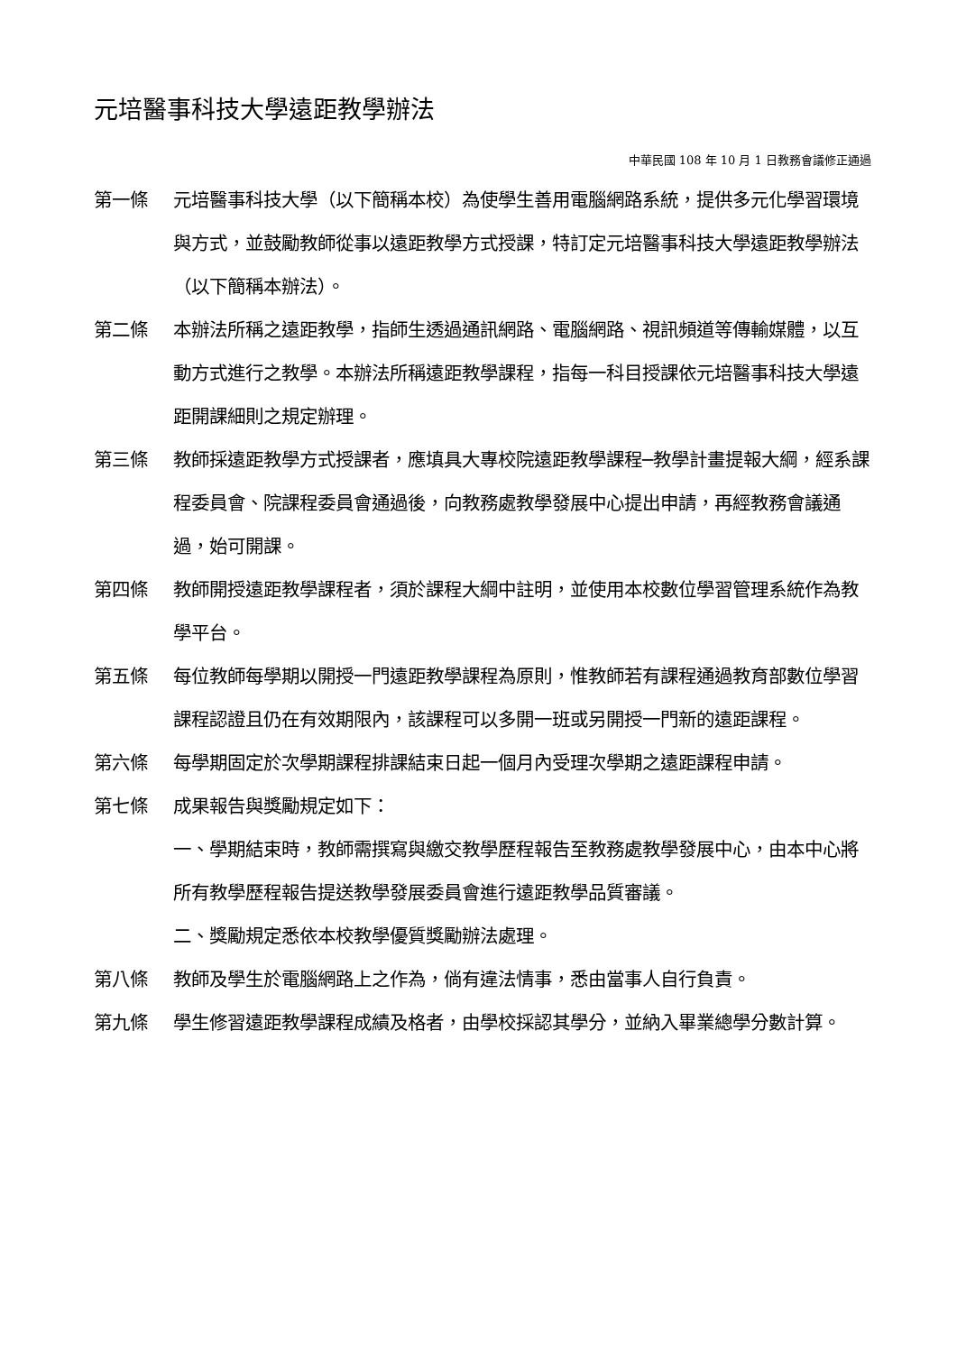元培醫事科技大學遠距教學辦法
中華民國 108 年 10 月 1 日教務會議修正通過
第一條 元培醫事科技大學（以下簡稱本校）為使學生善用電腦網路系統，提供多元化學習環境與方式，並鼓勵教師從事以遠距教學方式授課，特訂定元培醫事科技大學遠距教學辦法（以下簡稱本辦法）。
第二條 本辦法所稱之遠距教學，指師生透過通訊網路、電腦網路、視訊頻道等傳輸媒體，以互動方式進行之教學。本辦法所稱遠距教學課程，指每一科目授課依元培醫事科技大學遠距開課細則之規定辦理。
第三條 教師採遠距教學方式授課者，應填具大專校院遠距教學課程─教學計畫提報大綱，經系課程委員會、院課程委員會通過後，向教務處教學發展中心提出申請，再經教務會議通過，始可開課。
第四條 教師開授遠距教學課程者，須於課程大綱中註明，並使用本校數位學習管理系統作為教學平台。
第五條 每位教師每學期以開授一門遠距教學課程為原則，惟教師若有課程通過教育部數位學習課程認證且仍在有效期限內，該課程可以多開一班或另開授一門新的遠距課程。
第六條 每學期固定於次學期課程排課結束日起一個月內受理次學期之遠距課程申請。
第七條 成果報告與獎勵規定如下：
一、學期結束時，教師需撰寫與繳交教學歷程報告至教務處教學發展中心，由本中心將所有教學歷程報告提送教學發展委員會進行遠距教學品質審議。
二、獎勵規定悉依本校教學優質獎勵辦法處理。
第八條 教師及學生於電腦網路上之作為，倘有違法情事，悉由當事人自行負責。
第九條 學生修習遠距教學課程成績及格者，由學校採認其學分，並納入畢業總學分數計算。